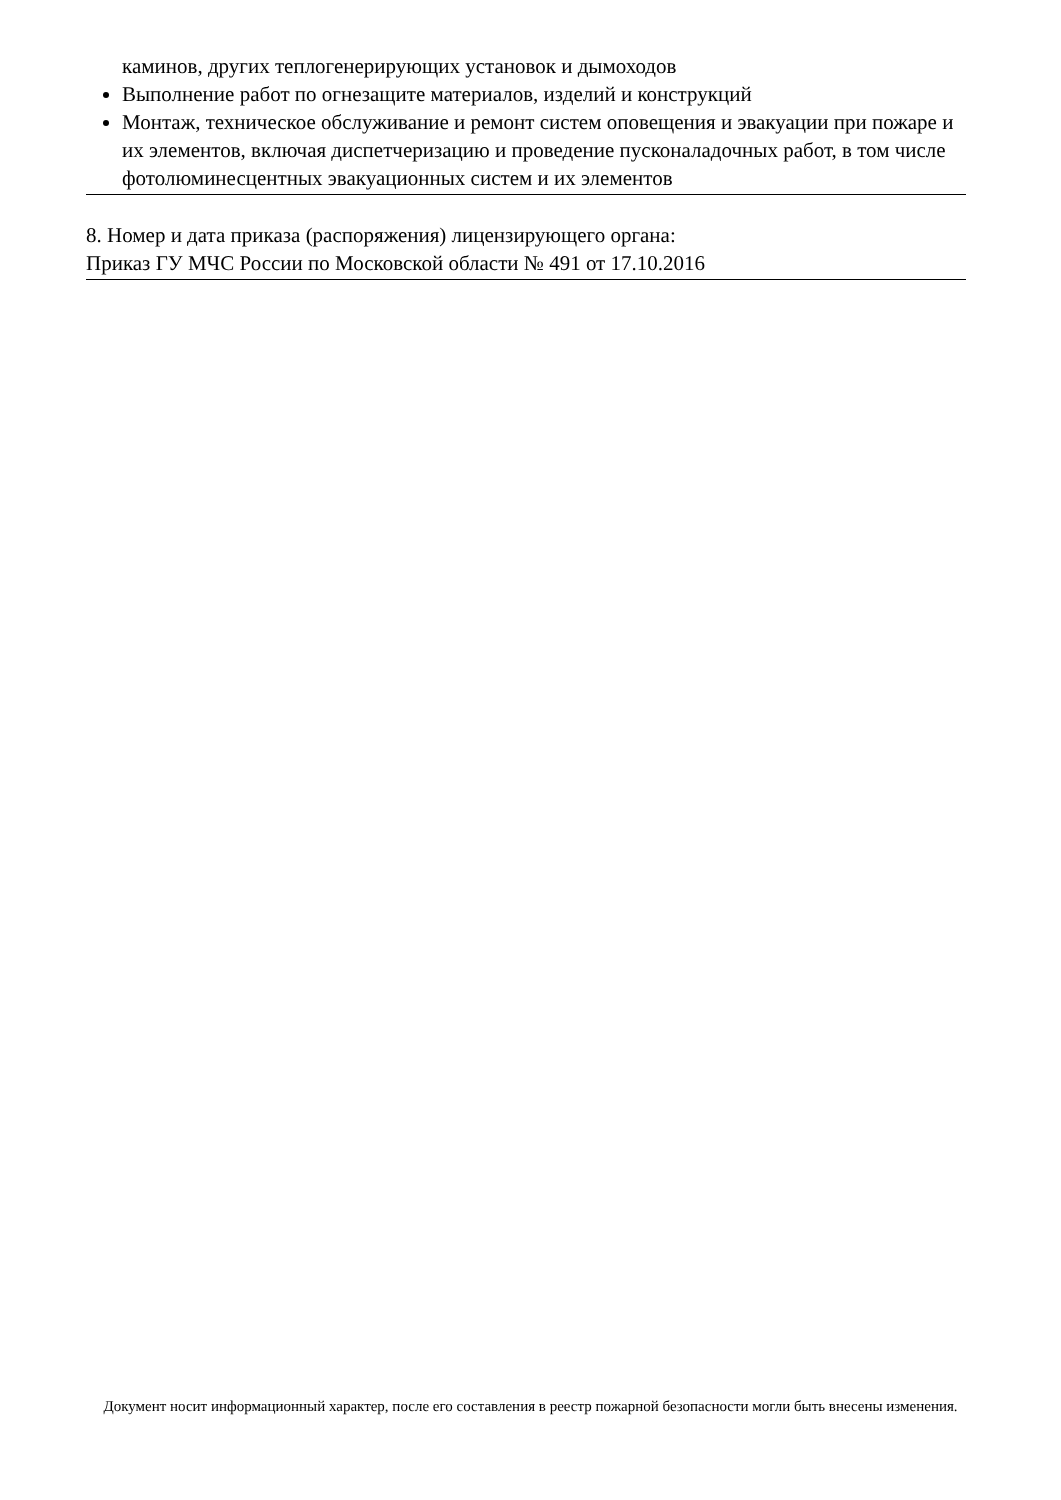каминов, других теплогенерирующих установок и дымоходов
Выполнение работ по огнезащите материалов, изделий и конструкций
Монтаж, техническое обслуживание и ремонт систем оповещения и эвакуации при пожаре и их элементов, включая диспетчеризацию и проведение пусконаладочных работ, в том числе фотолюминесцентных эвакуационных систем и их элементов
8. Номер и дата приказа (распоряжения) лицензирующего органа:
Приказ ГУ МЧС России по Московской области № 491 от 17.10.2016
Документ носит информационный характер, после его составления в реестр пожарной безопасности могли быть внесены изменения.